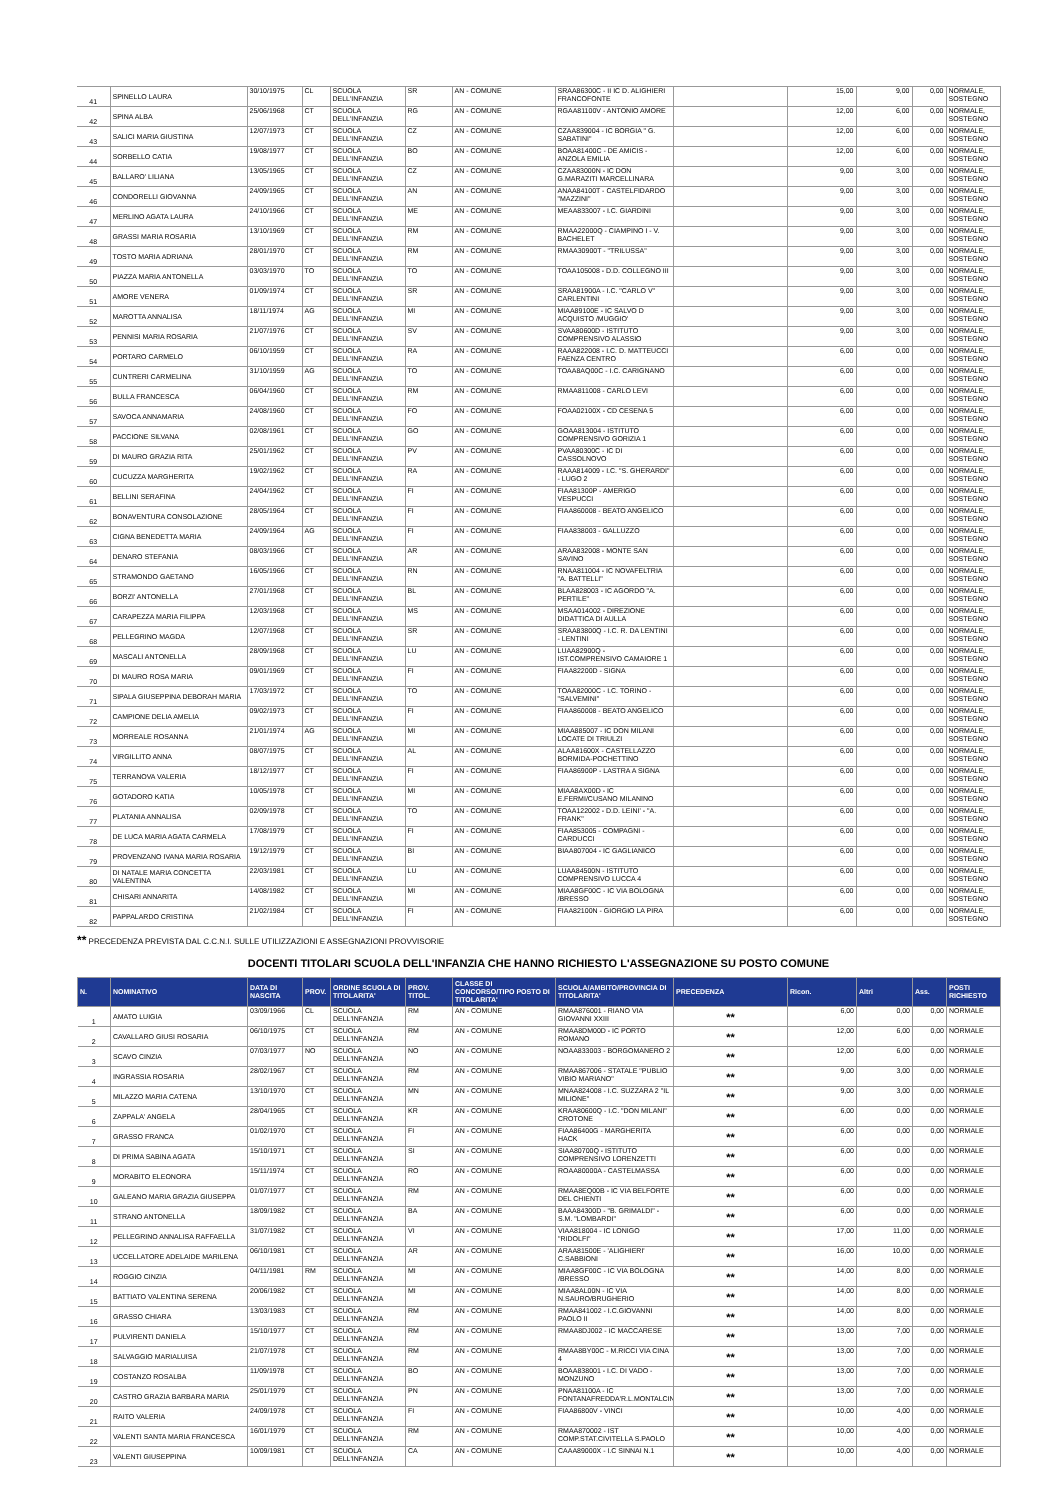| 41 | SPINELLO LAURA | 30/10/1975 | CL | SCUOLA DELL'INFANZIA | SR | AN - COMUNE | SRAA86300C - II IC D. ALIGHIERI FRANCOFONTE | | 15,00 | 9,00 | 0,00 | NORMALE, SOSTEGNO |
| 42 | SPINA ALBA | 25/06/1968 | CT | SCUOLA DELL'INFANZIA | RG | AN - COMUNE | RGAA81100V - ANTONIO AMORE | | 12,00 | 6,00 | 0,00 | NORMALE, SOSTEGNO |
| 43 | SALICI MARIA GIUSTINA | 12/07/1973 | CT | SCUOLA DELL'INFANZIA | CZ | AN - COMUNE | CZAA839004 - IC BORGIA " G. SABATINI" | | 12,00 | 6,00 | 0,00 | NORMALE, SOSTEGNO |
| 44 | SORBELLO CATIA | 19/08/1977 | CT | SCUOLA DELL'INFANZIA | BO | AN - COMUNE | BOAA81400C - DE AMICIS - ANZOLA EMILIA | | 12,00 | 6,00 | 0,00 | NORMALE, SOSTEGNO |
| 45 | BALLARO' LILIANA | 13/05/1965 | CT | SCUOLA DELL'INFANZIA | CZ | AN - COMUNE | CZAA83000N - IC DON G.MARAZITI MARCELLINARA | | 9,00 | 3,00 | 0,00 | NORMALE, SOSTEGNO |
| 46 | CONDORELLI GIOVANNA | 24/09/1965 | CT | SCUOLA DELL'INFANZIA | AN | AN - COMUNE | ANAA84100T - CASTELFIDARDO "MAZZINI" | | 9,00 | 3,00 | 0,00 | NORMALE, SOSTEGNO |
| 47 | MERLINO AGATA LAURA | 24/10/1966 | CT | SCUOLA DELL'INFANZIA | ME | AN - COMUNE | MEAA833007 - I.C. GIARDINI | | 9,00 | 3,00 | 0,00 | NORMALE, SOSTEGNO |
| 48 | GRASSI MARIA ROSARIA | 13/10/1969 | CT | SCUOLA DELL'INFANZIA | RM | AN - COMUNE | RMAA22000Q - CIAMPINO I - V. BACHELET | | 9,00 | 3,00 | 0,00 | NORMALE, SOSTEGNO |
| 49 | TOSTO MARIA ADRIANA | 28/01/1970 | CT | SCUOLA DELL'INFANZIA | RM | AN - COMUNE | RMAA30900T - "TRILUSSA" | | 9,00 | 3,00 | 0,00 | NORMALE, SOSTEGNO |
| 50 | PIAZZA MARIA ANTONELLA | 03/03/1970 | TO | SCUOLA DELL'INFANZIA | TO | AN - COMUNE | TOAA105008 - D.D. COLLEGNO III | | 9,00 | 3,00 | 0,00 | NORMALE, SOSTEGNO |
| 51 | AMORE VENERA | 01/09/1974 | CT | SCUOLA DELL'INFANZIA | SR | AN - COMUNE | SRAA81900A - I.C. "CARLO V" CARLENTINI | | 9,00 | 3,00 | 0,00 | NORMALE, SOSTEGNO |
| 52 | MAROTTA ANNALISA | 18/11/1974 | AG | SCUOLA DELL'INFANZIA | MI | AN - COMUNE | MIAA89100E - IC SALVO D ACQUISTO /MUGGIO' | | 9,00 | 3,00 | 0,00 | NORMALE, SOSTEGNO |
| 53 | PENNISI MARIA ROSARIA | 21/07/1976 | CT | SCUOLA DELL'INFANZIA | SV | AN - COMUNE | SVAA80600D - ISTITUTO COMPRENSIVO ALASSIO | | 9,00 | 3,00 | 0,00 | NORMALE, SOSTEGNO |
| 54 | PORTARO CARMELO | 06/10/1959 | CT | SCUOLA DELL'INFANZIA | RA | AN - COMUNE | RAAA822008 - I.C. D. MATTEUCCI FAENZA CENTRO | | 6,00 | 0,00 | 0,00 | NORMALE, SOSTEGNO |
| 55 | CUNTRERI CARMELINA | 31/10/1959 | AG | SCUOLA DELL'INFANZIA | TO | AN - COMUNE | TOAA8AQ00C - I.C. CARIGNANO | | 6,00 | 0,00 | 0,00 | NORMALE, SOSTEGNO |
| 56 | BULLA FRANCESCA | 06/04/1960 | CT | SCUOLA DELL'INFANZIA | RM | AN - COMUNE | RMAA811008 - CARLO LEVI | | 6,00 | 0,00 | 0,00 | NORMALE, SOSTEGNO |
| 57 | SAVOCA ANNAMARIA | 24/08/1960 | CT | SCUOLA DELL'INFANZIA | FO | AN - COMUNE | FOAA02100X - CD CESENA 5 | | 6,00 | 0,00 | 0,00 | NORMALE, SOSTEGNO |
| 58 | PACCIONE SILVANA | 02/08/1961 | CT | SCUOLA DELL'INFANZIA | GO | AN - COMUNE | GOAA813004 - ISTITUTO COMPRENSIVO GORIZIA 1 | | 6,00 | 0,00 | 0,00 | NORMALE, SOSTEGNO |
| 59 | DI MAURO GRAZIA RITA | 25/01/1962 | CT | SCUOLA DELL'INFANZIA | PV | AN - COMUNE | PVAA80300C - IC DI CASSOLNOVO | | 6,00 | 0,00 | 0,00 | NORMALE, SOSTEGNO |
| 60 | CUCUZZA MARGHERITA | 19/02/1962 | CT | SCUOLA DELL'INFANZIA | RA | AN - COMUNE | RAAA814009 - I.C. "S. GHERARDI" - LUGO 2 | | 6,00 | 0,00 | 0,00 | NORMALE, SOSTEGNO |
| 61 | BELLINI SERAFINA | 24/04/1962 | CT | SCUOLA DELL'INFANZIA | FI | AN - COMUNE | FIAA81300P - AMERIGO VESPUCCI | | 6,00 | 0,00 | 0,00 | NORMALE, SOSTEGNO |
| 62 | BONAVENTURA CONSOLAZIONE | 28/05/1964 | CT | SCUOLA DELL'INFANZIA | FI | AN - COMUNE | FIAA860008 - BEATO ANGELICO | | 6,00 | 0,00 | 0,00 | NORMALE, SOSTEGNO |
| 63 | CIGNA BENEDETTA MARIA | 24/09/1964 | AG | SCUOLA DELL'INFANZIA | FI | AN - COMUNE | FIAA838003 - GALLUZZO | | 6,00 | 0,00 | 0,00 | NORMALE, SOSTEGNO |
| 64 | DENARO STEFANIA | 08/03/1966 | CT | SCUOLA DELL'INFANZIA | AR | AN - COMUNE | ARAA832008 - MONTE SAN SAVINO | | 6,00 | 0,00 | 0,00 | NORMALE, SOSTEGNO |
| 65 | STRAMONDO GAETANO | 16/05/1966 | CT | SCUOLA DELL'INFANZIA | RN | AN - COMUNE | RNAA811004 - IC NOVAFELTRIA "A. BATTELLI" | | 6,00 | 0,00 | 0,00 | NORMALE, SOSTEGNO |
| 66 | BORZI' ANTONELLA | 27/01/1968 | CT | SCUOLA DELL'INFANZIA | BL | AN - COMUNE | BLAA828003 - IC AGORDO "A. PERTILE" | | 6,00 | 0,00 | 0,00 | NORMALE, SOSTEGNO |
| 67 | CARAPEZZA MARIA FILIPPA | 12/03/1968 | CT | SCUOLA DELL'INFANZIA | MS | AN - COMUNE | MSAA014002 - DIREZIONE DIDATTICA DI AULLA | | 6,00 | 0,00 | 0,00 | NORMALE, SOSTEGNO |
| 68 | PELLEGRINO MAGDA | 12/07/1968 | CT | SCUOLA DELL'INFANZIA | SR | AN - COMUNE | SRAA83800Q - I.C. R. DA LENTINI - LENTINI | | 6,00 | 0,00 | 0,00 | NORMALE, SOSTEGNO |
| 69 | MASCALI ANTONELLA | 28/09/1968 | CT | SCUOLA DELL'INFANZIA | LU | AN - COMUNE | LUAA82900Q - IST.COMPRENSIVO CAMAIORE 1 | | 6,00 | 0,00 | 0,00 | NORMALE, SOSTEGNO |
| 70 | DI MAURO ROSA MARIA | 09/01/1969 | CT | SCUOLA DELL'INFANZIA | FI | AN - COMUNE | FIAA82200D - SIGNA | | 6,00 | 0,00 | 0,00 | NORMALE, SOSTEGNO |
| 71 | SIPALA GIUSEPPINA DEBORAH MARIA | 17/03/1972 | CT | SCUOLA DELL'INFANZIA | TO | AN - COMUNE | TOAA82000C - I.C. TORINO - "SALVEMINI" | | 6,00 | 0,00 | 0,00 | NORMALE, SOSTEGNO |
| 72 | CAMPIONE DELIA AMELIA | 09/02/1973 | CT | SCUOLA DELL'INFANZIA | FI | AN - COMUNE | FIAA860008 - BEATO ANGELICO | | 6,00 | 0,00 | 0,00 | NORMALE, SOSTEGNO |
| 73 | MORREALE ROSANNA | 21/01/1974 | AG | SCUOLA DELL'INFANZIA | MI | AN - COMUNE | MIAA885007 - IC DON MILANI LOCATE DI TRIULZI | | 6,00 | 0,00 | 0,00 | NORMALE, SOSTEGNO |
| 74 | VIRGILLITO ANNA | 08/07/1975 | CT | SCUOLA DELL'INFANZIA | AL | AN - COMUNE | ALAA81600X - CASTELLAZZO BORMIDA-POCHETTINO | | 6,00 | 0,00 | 0,00 | NORMALE, SOSTEGNO |
| 75 | TERRANOVA VALERIA | 18/12/1977 | CT | SCUOLA DELL'INFANZIA | FI | AN - COMUNE | FIAA86900P - LASTRA A SIGNA | | 6,00 | 0,00 | 0,00 | NORMALE, SOSTEGNO |
| 76 | GOTADORO KATIA | 10/05/1978 | CT | SCUOLA DELL'INFANZIA | MI | AN - COMUNE | MIAA8AX00D - IC E.FERMI/CUSANO MILANINO | | 6,00 | 0,00 | 0,00 | NORMALE, SOSTEGNO |
| 77 | PLATANIA ANNALISA | 02/09/1978 | CT | SCUOLA DELL'INFANZIA | TO | AN - COMUNE | TOAA122002 - D.D. LEINI' - "A. FRANK" | | 6,00 | 0,00 | 0,00 | NORMALE, SOSTEGNO |
| 78 | DE LUCA MARIA AGATA CARMELA | 17/08/1979 | CT | SCUOLA DELL'INFANZIA | FI | AN - COMUNE | FIAA853005 - COMPAGNI - CARDUCCI | | 6,00 | 0,00 | 0,00 | NORMALE, SOSTEGNO |
| 79 | PROVENZANO IVANA MARIA ROSARIA | 19/12/1979 | CT | SCUOLA DELL'INFANZIA | BI | AN - COMUNE | BIAA807004 - IC GAGLIANICO | | 6,00 | 0,00 | 0,00 | NORMALE, SOSTEGNO |
| 80 | DI NATALE MARIA CONCETTA VALENTINA | 22/03/1981 | CT | SCUOLA DELL'INFANZIA | LU | AN - COMUNE | LUAA84500N - ISTITUTO COMPRENSIVO LUCCA 4 | | 6,00 | 0,00 | 0,00 | NORMALE, SOSTEGNO |
| 81 | CHISARI ANNARITA | 14/08/1982 | CT | SCUOLA DELL'INFANZIA | MI | AN - COMUNE | MIAA8GF00C - IC VIA BOLOGNA /BRESSO | | 6,00 | 0,00 | 0,00 | NORMALE, SOSTEGNO |
| 82 | PAPPALARDO CRISTINA | 21/02/1984 | CT | SCUOLA DELL'INFANZIA | FI | AN - COMUNE | FIAA82100N - GIORGIO LA PIRA | | 6,00 | 0,00 | 0,00 | NORMALE, SOSTEGNO |
** PRECEDENZA PREVISTA DAL C.C.N.I. SULLE UTILIZZAZIONI E ASSEGNAZIONI PROVVISORIE
DOCENTI TITOLARI SCUOLA DELL'INFANZIA CHE HANNO RICHIESTO L'ASSEGNAZIONE SU POSTO COMUNE
| N. | NOMINATIVO | DATA DI NASCITA | PROV. | ORDINE SCUOLA DI TITOLARITA' | PROV. TITOL. | CLASSE DI CONCORSO/TIPO POSTO DI TITOLARITA' | SCUOLA/AMBITO/PROVINCIA DI TITOLARITA' | PRECEDENZA | Ricon. | Altri | Ass. | POSTI RICHIESTO |
| --- | --- | --- | --- | --- | --- | --- | --- | --- | --- | --- | --- | --- |
| 1 | AMATO LUIGIA | 03/09/1966 | CL | SCUOLA DELL'INFANZIA | RM | AN - COMUNE | RMAA876001 - RIANO VIA GIOVANNI XXIII | ** | 6,00 | 0,00 | 0,00 | NORMALE |
| 2 | CAVALLARO GIUSI ROSARIA | 06/10/1975 | CT | SCUOLA DELL'INFANZIA | RM | AN - COMUNE | RMAA8DM00D - IC PORTO ROMANO | ** | 12,00 | 6,00 | 0,00 | NORMALE |
| 3 | SCAVO CINZIA | 07/03/1977 | NO | SCUOLA DELL'INFANZIA | NO | AN - COMUNE | NOAA833003 - BORGOMANERO 2 | ** | 12,00 | 6,00 | 0,00 | NORMALE |
| 4 | INGRASSIA ROSARIA | 28/02/1967 | CT | SCUOLA DELL'INFANZIA | RM | AN - COMUNE | RMAA867006 - STATALE "PUBLIO VIBIO MARIANO" | ** | 9,00 | 3,00 | 0,00 | NORMALE |
| 5 | MILAZZO MARIA CATENA | 13/10/1970 | CT | SCUOLA DELL'INFANZIA | MN | AN - COMUNE | MNAA824008 - I.C. SUZZARA 2 "IL MILIONE" | ** | 9,00 | 3,00 | 0,00 | NORMALE |
| 6 | ZAPPALA' ANGELA | 28/04/1965 | CT | SCUOLA DELL'INFANZIA | KR | AN - COMUNE | KRAA80600Q - I.C. "DON MILANI" CROTONE | ** | 6,00 | 0,00 | 0,00 | NORMALE |
| 7 | GRASSO FRANCA | 01/02/1970 | CT | SCUOLA DELL'INFANZIA | FI | AN - COMUNE | FIAA86400G - MARGHERITA HACK | ** | 6,00 | 0,00 | 0,00 | NORMALE |
| 8 | DI PRIMA SABINA AGATA | 15/10/1971 | CT | SCUOLA DELL'INFANZIA | SI | AN - COMUNE | SIAA80700Q - ISTITUTO COMPRENSIVO LORENZETTI | ** | 6,00 | 0,00 | 0,00 | NORMALE |
| 9 | MORABITO ELEONORA | 15/11/1974 | CT | SCUOLA DELL'INFANZIA | RO | AN - COMUNE | ROAA80000A - CASTELMASSA | ** | 6,00 | 0,00 | 0,00 | NORMALE |
| 10 | GALEANO MARIA GRAZIA GIUSEPPA | 01/07/1977 | CT | SCUOLA DELL'INFANZIA | RM | AN - COMUNE | RMAA8EQ00B - IC VIA BELFORTE DEL CHIENTI | ** | 6,00 | 0,00 | 0,00 | NORMALE |
| 11 | STRANO ANTONELLA | 18/09/1982 | CT | SCUOLA DELL'INFANZIA | BA | AN - COMUNE | BAAA84300D - "B. GRIMALDI" - S.M. "LOMBARDI" | ** | 6,00 | 0,00 | 0,00 | NORMALE |
| 12 | PELLEGRINO ANNALISA RAFFAELLA | 31/07/1982 | CT | SCUOLA DELL'INFANZIA | VI | AN - COMUNE | VIAA818004 - IC LONIGO "RIDOLFI" | ** | 17,00 | 11,00 | 0,00 | NORMALE |
| 13 | UCCELLATORE ADELAIDE MARILENA | 06/10/1981 | CT | SCUOLA DELL'INFANZIA | AR | AN - COMUNE | ARAA81500E - 'ALIGHIERI' C.SABBIONI | ** | 16,00 | 10,00 | 0,00 | NORMALE |
| 14 | ROGGIO CINZIA | 04/11/1981 | RM | SCUOLA DELL'INFANZIA | MI | AN - COMUNE | MIAA8GF00C - IC VIA BOLOGNA /BRESSO | ** | 14,00 | 8,00 | 0,00 | NORMALE |
| 15 | BATTIATO VALENTINA SERENA | 20/06/1982 | CT | SCUOLA DELL'INFANZIA | MI | AN - COMUNE | MIAA8AL00N - IC VIA N.SAURO/BRUGHERIO | ** | 14,00 | 8,00 | 0,00 | NORMALE |
| 16 | GRASSO CHIARA | 13/03/1983 | CT | SCUOLA DELL'INFANZIA | RM | AN - COMUNE | RMAA841002 - I.C.GIOVANNI PAOLO II | ** | 14,00 | 8,00 | 0,00 | NORMALE |
| 17 | PULVIRENTI DANIELA | 15/10/1977 | CT | SCUOLA DELL'INFANZIA | RM | AN - COMUNE | RMAA8DJ002 - IC MACCARESE | ** | 13,00 | 7,00 | 0,00 | NORMALE |
| 18 | SALVAGGIO MARIALUISA | 21/07/1978 | CT | SCUOLA DELL'INFANZIA | RM | AN - COMUNE | RMAA8BY00C - M.RICCI VIA CINA 4 | ** | 13,00 | 7,00 | 0,00 | NORMALE |
| 19 | COSTANZO ROSALBA | 11/09/1978 | CT | SCUOLA DELL'INFANZIA | BO | AN - COMUNE | BOAA838001 - I.C. DI VADO - MONZUNO | ** | 13,00 | 7,00 | 0,00 | NORMALE |
| 20 | CASTRO GRAZIA BARBARA MARIA | 25/01/1979 | CT | SCUOLA DELL'INFANZIA | PN | AN - COMUNE | PNAA81100A - IC FONTANAFREDDA'R.L.MONTALCINI | ** | 13,00 | 7,00 | 0,00 | NORMALE |
| 21 | RAITO VALERIA | 24/09/1978 | CT | SCUOLA DELL'INFANZIA | FI | AN - COMUNE | FIAA86800V - VINCI | ** | 10,00 | 4,00 | 0,00 | NORMALE |
| 22 | VALENTI SANTA MARIA FRANCESCA | 16/01/1979 | CT | SCUOLA DELL'INFANZIA | RM | AN - COMUNE | RMAA870002 - IST COMP.STAT.CIVITELLA S.PAOLO | ** | 10,00 | 4,00 | 0,00 | NORMALE |
| 23 | VALENTI GIUSEPPINA | 10/09/1981 | CT | SCUOLA DELL'INFANZIA | CA | AN - COMUNE | CAAA89000X - I.C SINNAI N.1 | ** | 10,00 | 4,00 | 0,00 | NORMALE |